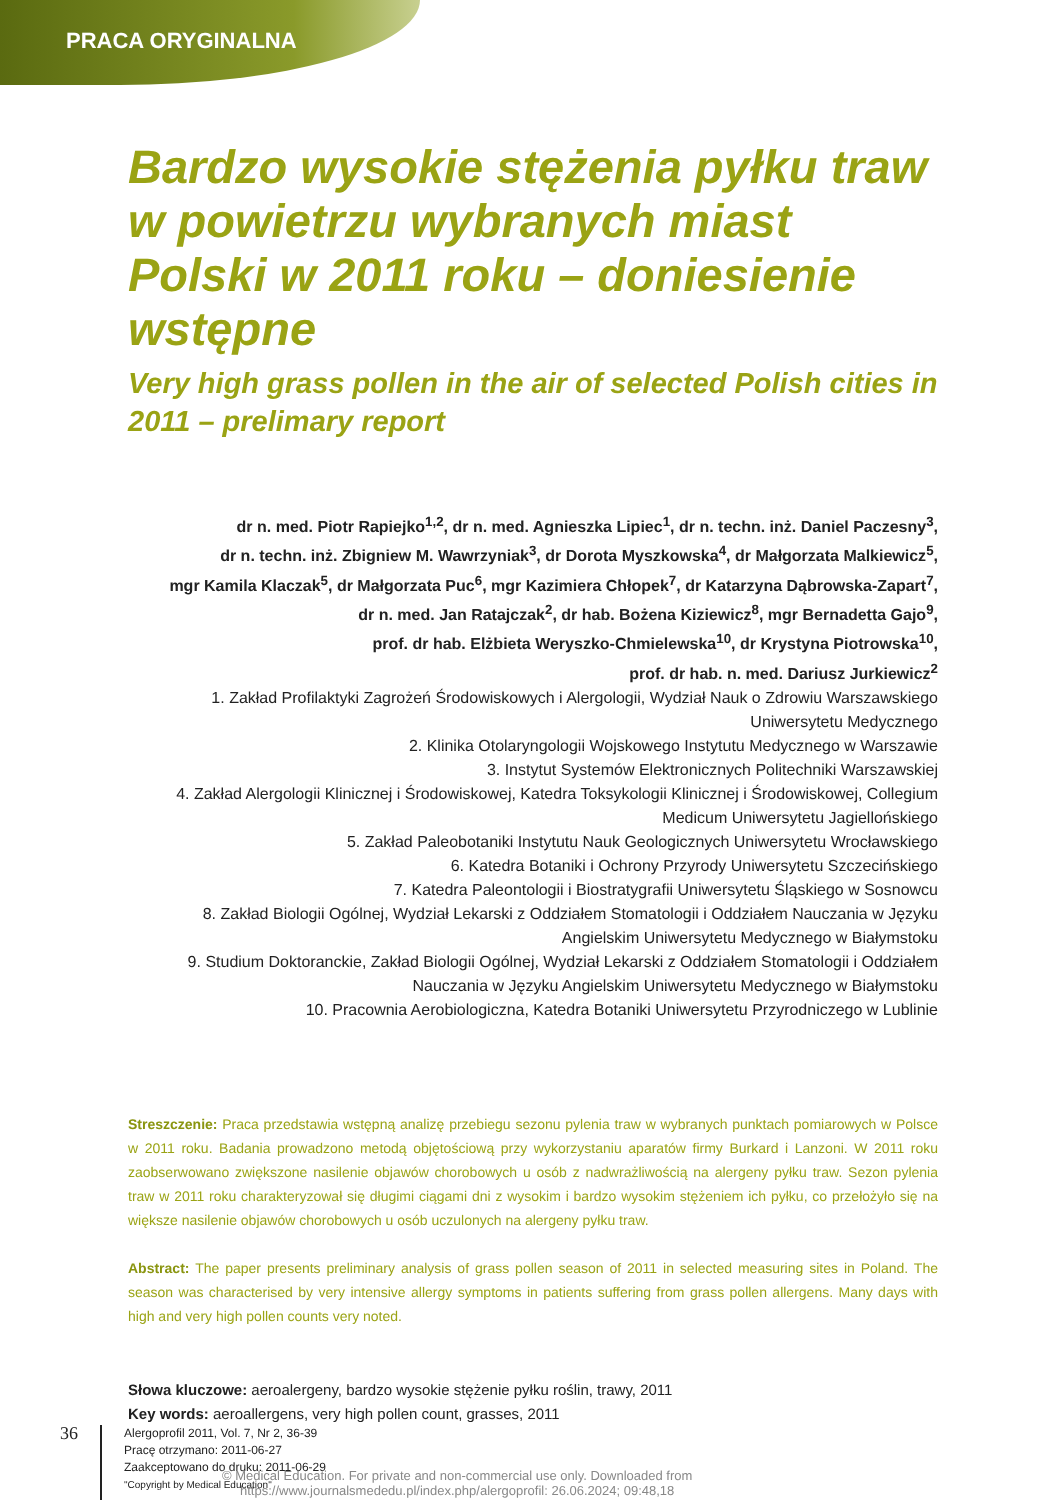PRACA ORYGINALNA
Bardzo wysokie stężenia pyłku traw w powietrzu wybranych miast Polski w 2011 roku – doniesienie wstępne
Very high grass pollen in the air of selected Polish cities in 2011 – prelimary report
dr n. med. Piotr Rapiejko<sup>1,2</sup>, dr n. med. Agnieszka Lipiec<sup>1</sup>, dr n. techn. inż. Daniel Paczesny<sup>3</sup>,
dr n. techn. inż. Zbigniew M. Wawrzyniak<sup>3</sup>, dr Dorota Myszkowska<sup>4</sup>, dr Małgorzata Malkiewicz<sup>5</sup>,
mgr Kamila Klaczak<sup>5</sup>, dr Małgorzata Puc<sup>6</sup>, mgr Kazimiera Chłopek<sup>7</sup>, dr Katarzyna Dąbrowska-Zapart<sup>7</sup>,
dr n. med. Jan Ratajczak<sup>2</sup>, dr hab. Bożena Kiziewicz<sup>8</sup>, mgr Bernadetta Gajo<sup>9</sup>,
prof. dr hab. Elżbieta Weryszko-Chmielewska<sup>10</sup>, dr Krystyna Piotrowska<sup>10</sup>,
prof. dr hab. n. med. Dariusz Jurkiewicz<sup>2</sup>
1. Zakład Profilaktyki Zagrożeń Środowiskowych i Alergologii, Wydział Nauk o Zdrowiu Warszawskiego Uniwersytetu Medycznego
2. Klinika Otolaryngologii Wojskowego Instytutu Medycznego w Warszawie
3. Instytut Systemów Elektronicznych Politechniki Warszawskiej
4. Zakład Alergologii Klinicznej i Środowiskowej, Katedra Toksykologii Klinicznej i Środowiskowej, Collegium Medicum Uniwersytetu Jagiellońskiego
5. Zakład Paleobotaniki Instytutu Nauk Geologicznych Uniwersytetu Wrocławskiego
6. Katedra Botaniki i Ochrony Przyrody Uniwersytetu Szczecińskiego
7. Katedra Paleontologii i Biostratygrafii Uniwersytetu Śląskiego w Sosnowcu
8. Zakład Biologii Ogólnej, Wydział Lekarski z Oddziałem Stomatologii i Oddziałem Nauczania w Języku Angielskim Uniwersytetu Medycznego w Białymstoku
9. Studium Doktoranckie, Zakład Biologii Ogólnej, Wydział Lekarski z Oddziałem Stomatologii i Oddziałem Nauczania w Języku Angielskim Uniwersytetu Medycznego w Białymstoku
10. Pracownia Aerobiologiczna, Katedra Botaniki Uniwersytetu Przyrodniczego w Lublinie
Streszczenie: Praca przedstawia wstępną analizę przebiegu sezonu pylenia traw w wybranych punktach pomiarowych w Polsce w 2011 roku. Badania prowadzono metodą objętościową przy wykorzystaniu aparatów firmy Burkard i Lanzoni. W 2011 roku zaobserwowano zwiększone nasilenie objawów chorobowych u osób z nadwrażliwością na alergeny pyłku traw. Sezon pylenia traw w 2011 roku charakteryzował się długimi ciągami dni z wysokim i bardzo wysokim stężeniem ich pyłku, co przełożyło się na większe nasilenie objawów chorobowych u osób uczulonych na alergeny pyłku traw.
Abstract: The paper presents preliminary analysis of grass pollen season of 2011 in selected measuring sites in Poland. The season was characterised by very intensive allergy symptoms in patients suffering from grass pollen allergens. Many days with high and very high pollen counts very noted.
Słowa kluczowe: aeroalergeny, bardzo wysokie stężenie pyłku roślin, trawy, 2011
Key words: aeroallergens, very high pollen count, grasses, 2011
36
Alergoprofil 2011, Vol. 7, Nr 2, 36-39
Pracę otrzymano: 2011-06-27
Zaakceptowano do druku: 2011-06-29
"Copyright by Medical Education"
© Medical Education. For private and non-commercial use only. Downloaded from
https://www.journalsmededu.pl/index.php/alergoprofil: 26.06.2024; 09:48,18